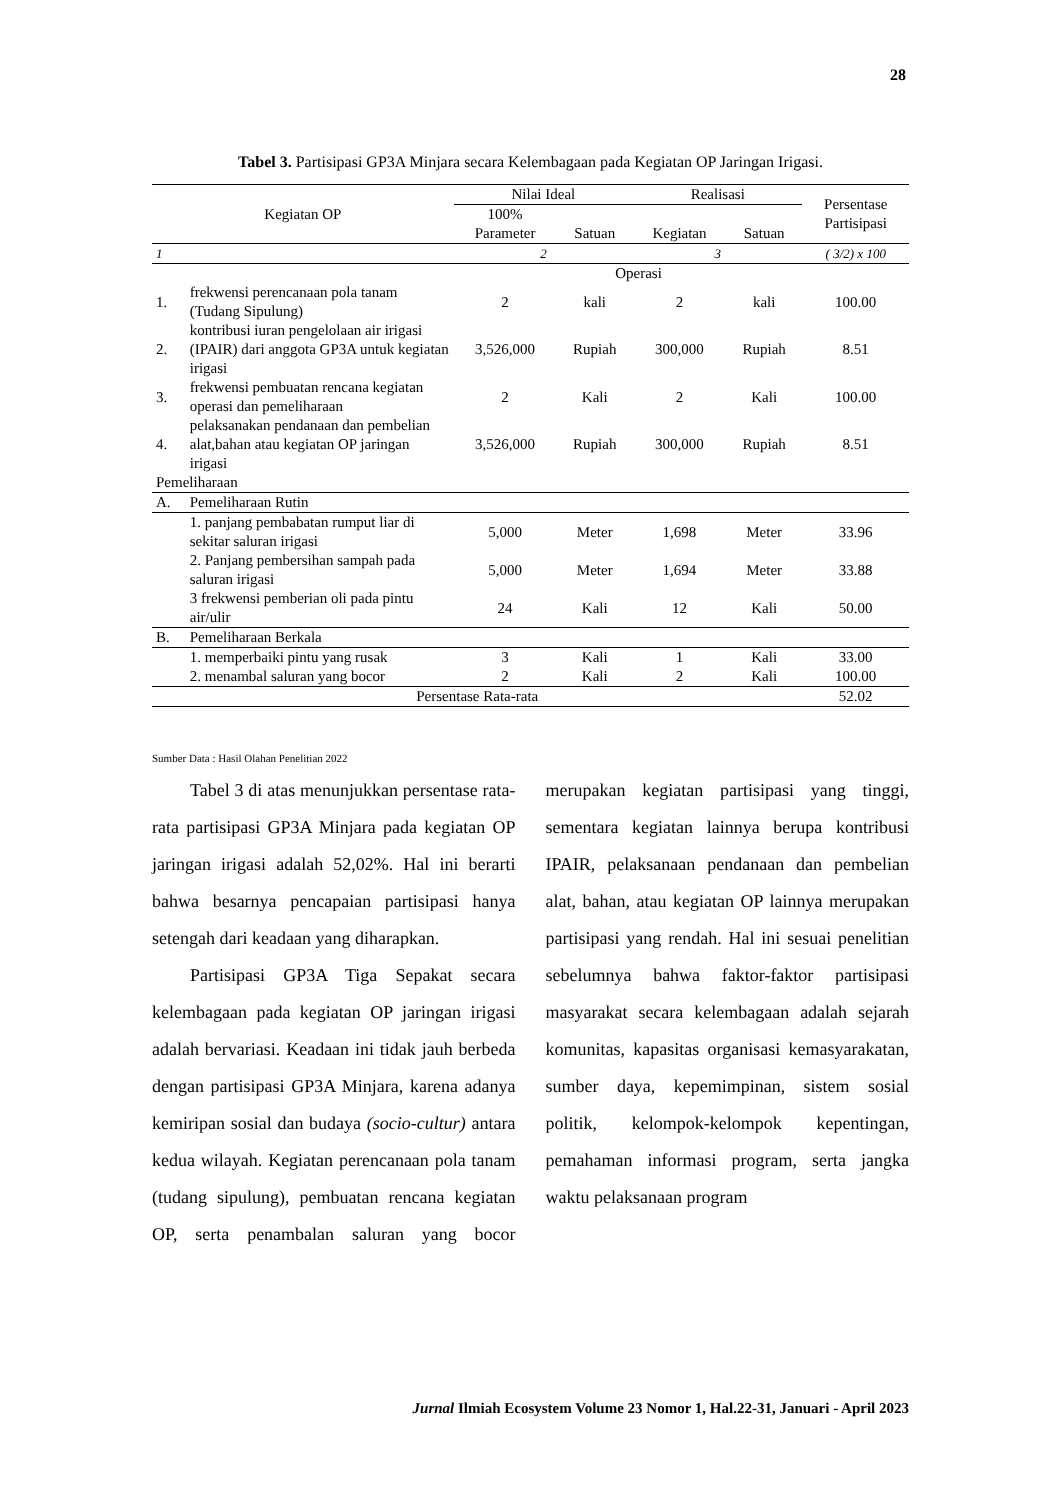28
Tabel 3. Partisipasi GP3A Minjara secara Kelembagaan pada Kegiatan OP Jaringan Irigasi.
| Kegiatan OP | | Nilai Ideal | | Realisasi | | Persentase Partisipasi |
| --- | --- | --- | --- | --- | --- | --- |
| | | 100% | | | | |
| | | Parameter | Satuan | Kegiatan | Satuan | |
| 1 | | 2 | | 3 | | ( 3/2) x 100 |
| Operasi | | | | | | |
| 1. | frekwensi perencanaan pola tanam (Tudang Sipulung) | 2 | kali | 2 | kali | 100.00 |
| 2. | kontribusi iuran pengelolaan air irigasi (IPAIR) dari anggota GP3A untuk kegiatan irigasi | 3,526,000 | Rupiah | 300,000 | Rupiah | 8.51 |
| 3. | frekwensi pembuatan rencana kegiatan operasi dan pemeliharaan | 2 | Kali | 2 | Kali | 100.00 |
| 4. | pelaksanakan pendanaan dan pembelian alat,bahan atau kegiatan OP jaringan irigasi | 3,526,000 | Rupiah | 300,000 | Rupiah | 8.51 |
| Pemeliharaan | | | | | | |
| A. | Pemeliharaan Rutin | | | | | |
| | 1. panjang pembabatan rumput liar di sekitar saluran irigasi | 5,000 | Meter | 1,698 | Meter | 33.96 |
| | 2. Panjang pembersihan sampah pada saluran irigasi | 5,000 | Meter | 1,694 | Meter | 33.88 |
| | 3 frekwensi pemberian oli pada pintu air/ulir | 24 | Kali | 12 | Kali | 50.00 |
| B. | Pemeliharaan Berkala | | | | | |
| | 1. memperbaiki pintu yang rusak | 3 | Kali | 1 | Kali | 33.00 |
| | 2. menambal saluran yang bocor | 2 | Kali | 2 | Kali | 100.00 |
| Persentase Rata-rata | | | | | | 52.02 |
Sumber Data : Hasil Olahan Penelitian 2022
Tabel 3 di atas menunjukkan persentase rata-rata partisipasi GP3A Minjara pada kegiatan OP jaringan irigasi adalah 52,02%. Hal ini berarti bahwa besarnya pencapaian partisipasi hanya setengah dari keadaan yang diharapkan.
Partisipasi GP3A Tiga Sepakat secara kelembagaan pada kegiatan OP jaringan irigasi adalah bervariasi. Keadaan ini tidak jauh berbeda dengan partisipasi GP3A Minjara, karena adanya kemiripan sosial dan budaya (socio-cultur) antara kedua wilayah. Kegiatan perencanaan pola tanam (tudang sipulung), pembuatan rencana kegiatan OP, serta penambalan saluran yang bocor merupakan kegiatan partisipasi yang tinggi, sementara kegiatan lainnya berupa kontribusi IPAIR, pelaksanaan pendanaan dan pembelian alat, bahan, atau kegiatan OP lainnya merupakan partisipasi yang rendah. Hal ini sesuai penelitian sebelumnya bahwa faktor-faktor partisipasi masyarakat secara kelembagaan adalah sejarah komunitas, kapasitas organisasi kemasyarakatan, sumber daya, kepemimpinan, sistem sosial politik, kelompok-kelompok kepentingan, pemahaman informasi program, serta jangka waktu pelaksanaan program
Jurnal Ilmiah Ecosystem Volume 23 Nomor 1, Hal.22-31, Januari - April 2023